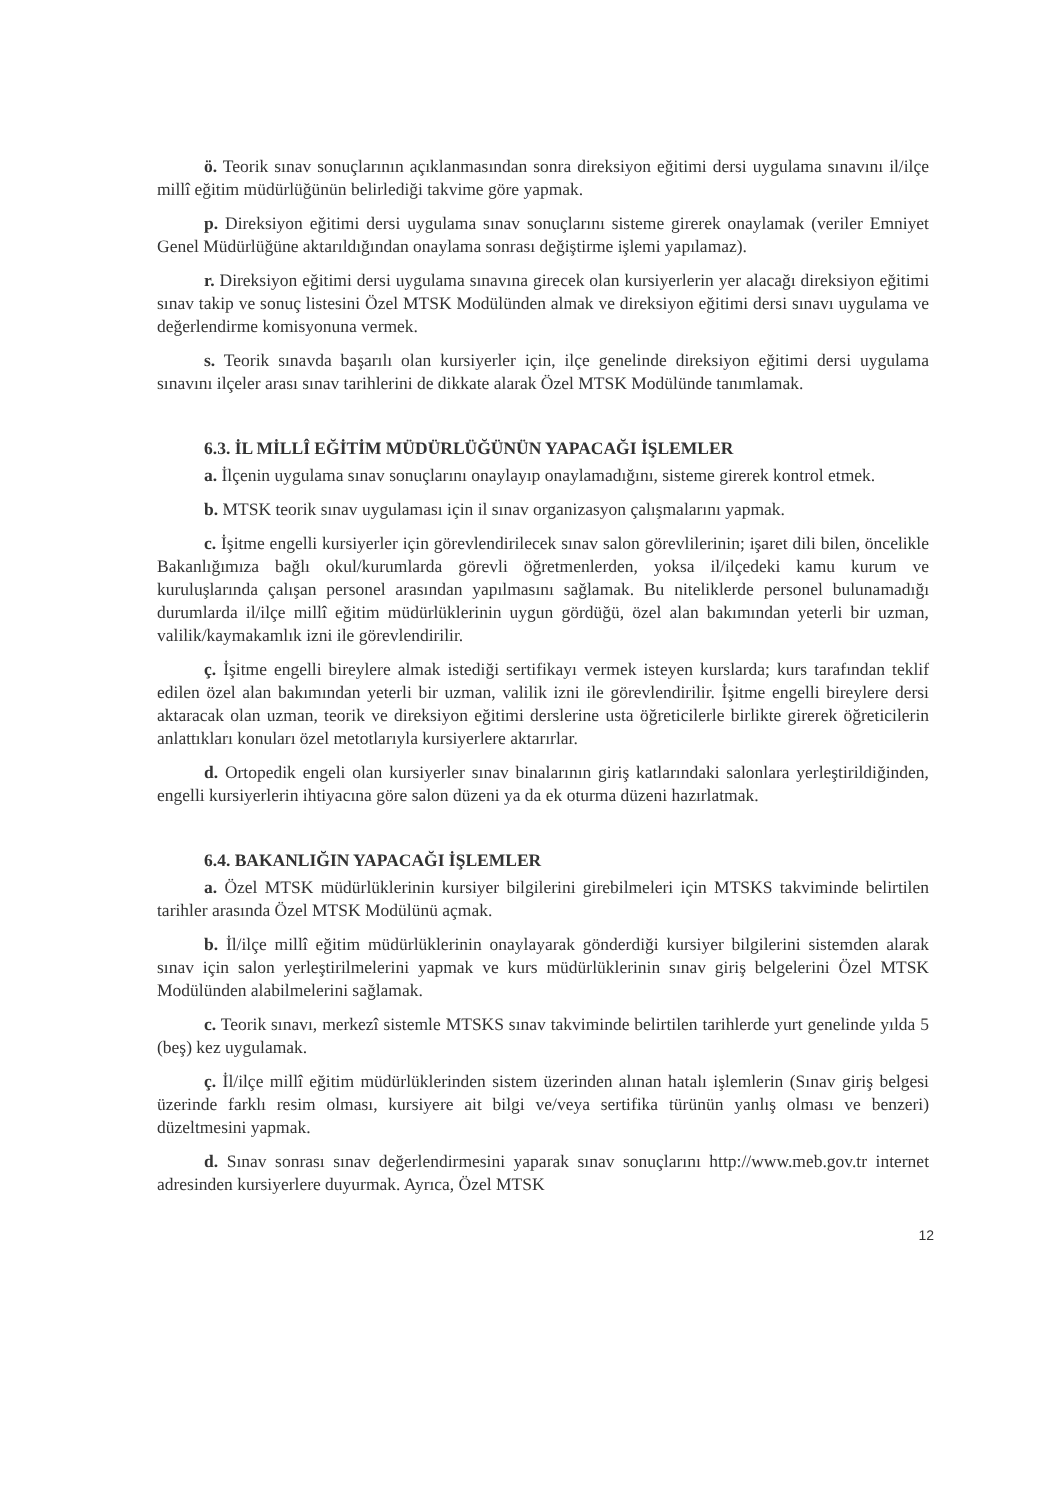ö. Teorik sınav sonuçlarının açıklanmasından sonra direksiyon eğitimi dersi uygulama sınavını il/ilçe millî eğitim müdürlüğünün belirlediği takvime göre yapmak.
p. Direksiyon eğitimi dersi uygulama sınav sonuçlarını sisteme girerek onaylamak (veriler Emniyet Genel Müdürlüğüne aktarıldığından onaylama sonrası değiştirme işlemi yapılamaz).
r. Direksiyon eğitimi dersi uygulama sınavına girecek olan kursiyerlerin yer alacağı direksiyon eğitimi sınav takip ve sonuç listesini Özel MTSK Modülünden almak ve direksiyon eğitimi dersi sınavı uygulama ve değerlendirme komisyonuna vermek.
s. Teorik sınavda başarılı olan kursiyerler için, ilçe genelinde direksiyon eğitimi dersi uygulama sınavını ilçeler arası sınav tarihlerini de dikkate alarak Özel MTSK Modülünde tanımlamak.
6.3. İL MİLLÎ EĞİTİM MÜDÜRLÜĞÜNÜN YAPACAĞI İŞLEMLER
a. İlçenin uygulama sınav sonuçlarını onaylayıp onaylamadığını, sisteme girerek kontrol etmek.
b. MTSK teorik sınav uygulaması için il sınav organizasyon çalışmalarını yapmak.
c. İşitme engelli kursiyerler için görevlendirilecek sınav salon görevlilerinin; işaret dili bilen, öncelikle Bakanlığımıza bağlı okul/kurumlarda görevli öğretmenlerden, yoksa il/ilçedeki kamu kurum ve kuruluşlarında çalışan personel arasından yapılmasını sağlamak. Bu niteliklerde personel bulunamadığı durumlarda il/ilçe millî eğitim müdürlüklerinin uygun gördüğü, özel alan bakımından yeterli bir uzman, valilik/kaymakamlık izni ile görevlendirilir.
ç. İşitme engelli bireylere almak istediği sertifikayı vermek isteyen kurslarda; kurs tarafından teklif edilen özel alan bakımından yeterli bir uzman, valilik izni ile görevlendirilir. İşitme engelli bireylere dersi aktaracak olan uzman, teorik ve direksiyon eğitimi derslerine usta öğreticilerle birlikte girerek öğreticilerin anlattıkları konuları özel metotlarıyla kursiyerlere aktarırlar.
d. Ortopedik engeli olan kursiyerler sınav binalarının giriş katlarındaki salonlara yerleştirildiğinden, engelli kursiyerlerin ihtiyacına göre salon düzeni ya da ek oturma düzeni hazırlatmak.
6.4. BAKANLIĞIN YAPACAĞI İŞLEMLER
a. Özel MTSK müdürlüklerinin kursiyer bilgilerini girebilmeleri için MTSKS takviminde belirtilen tarihler arasında Özel MTSK Modülünü açmak.
b. İl/ilçe millî eğitim müdürlüklerinin onaylayarak gönderdiği kursiyer bilgilerini sistemden alarak sınav için salon yerleştirilmelerini yapmak ve kurs müdürlüklerinin sınav giriş belgelerini Özel MTSK Modülünden alabilmelerini sağlamak.
c. Teorik sınavı, merkezî sistemle MTSKS sınav takviminde belirtilen tarihlerde yurt genelinde yılda 5 (beş) kez uygulamak.
ç. İl/ilçe millî eğitim müdürlüklerinden sistem üzerinden alınan hatalı işlemlerin (Sınav giriş belgesi üzerinde farklı resim olması, kursiyere ait bilgi ve/veya sertifika türünün yanlış olması ve benzeri) düzeltmesini yapmak.
d. Sınav sonrası sınav değerlendirmesini yaparak sınav sonuçlarını http://www.meb.gov.tr internet adresinden kursiyerlere duyurmak. Ayrıca, Özel MTSK
12